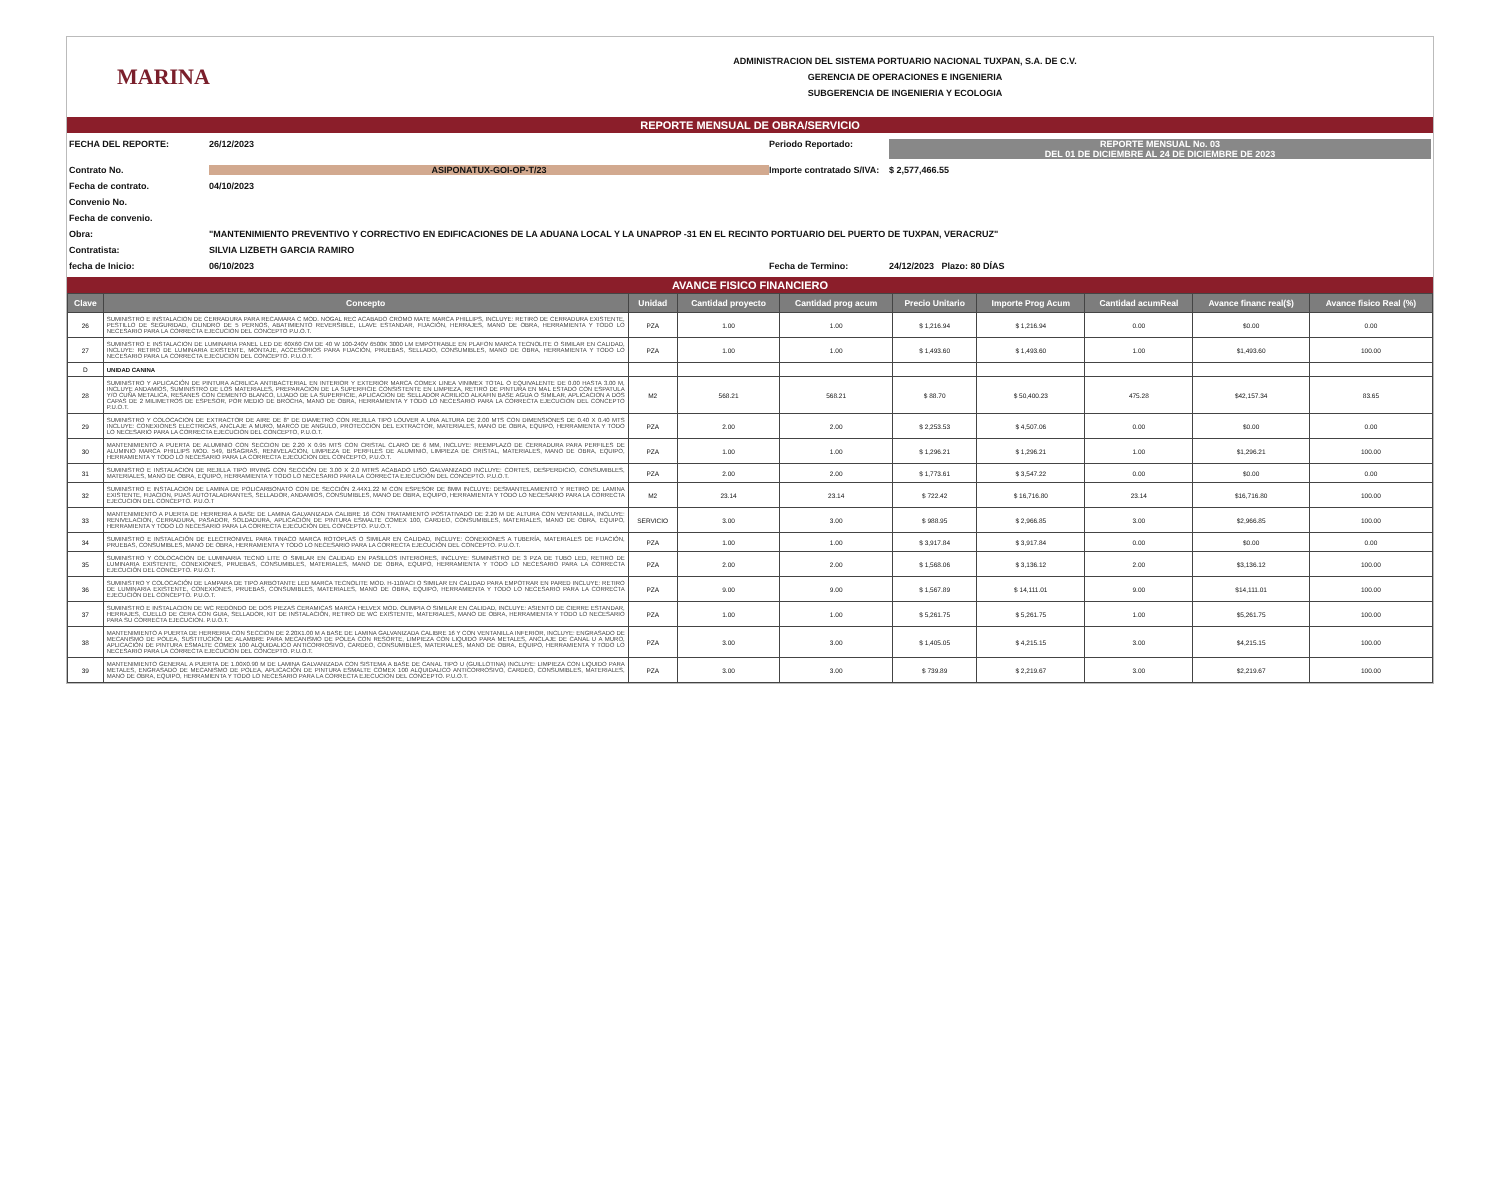MARINA
ADMINISTRACION DEL SISTEMA PORTUARIO NACIONAL TUXPAN, S.A. DE C.V.
GERENCIA DE OPERACIONES E INGENIERIA
SUBGERENCIA DE INGENIERIA Y ECOLOGIA
REPORTE MENSUAL DE OBRA/SERVICIO
FECHA DEL REPORTE:
26/12/2023
Periodo Reportado:
REPORTE MENSUAL No. 03
DEL 01 DE DICIEMBRE AL 24 DE DICIEMBRE DE 2023
Contrato No.
ASIPONATUX-GOI-OP-T/23
Importe contratado S/IVA:
$ 2,577,466.55
Fecha de contrato.
04/10/2023
Convenio No.
Fecha de convenio.
Obra:
"MANTENIMIENTO PREVENTIVO Y CORRECTIVO EN EDIFICACIONES DE LA ADUANA LOCAL Y LA UNAPROP -31 EN EL RECINTO PORTUARIO DEL PUERTO DE TUXPAN, VERACRUZ"
Contratista:
SILVIA LIZBETH GARCIA RAMIRO
fecha de Inicio:
06/10/2023
Fecha de Termino:
24/12/2023 Plazo: 80 DÍAS
AVANCE FISICO FINANCIERO
| Clave | Concepto | Unidad | Cantidad proyecto | Cantidad prog acum | Precio Unitario | Importe Prog Acum | Cantidad acumReal | Avance financ real($) | Avance fisico Real (%) |
| --- | --- | --- | --- | --- | --- | --- | --- | --- | --- |
| 26 | SUMINISTRO E INSTALACION DE CERRADURA PARA RECAMARA C MOD. NOGAL REC ACABADO CROMO MATE MARCA PHILLIPS, INCLUYE: RETIRO DE CERRADURA EXISTENTE, PESTILLO DE SEGURIDAD, CILINDRO DE 5 PERNOS, ABATIMIENTO REVERSIBLE, LLAVE ESTANDAR, FIJACIÓN, HERRAJES, MANO DE OBRA, HERRAMIENTA Y TODO LO NECESARIO PARA LA CORRECTA EJECUCION DEL CONCEPTO P.U.O.T. | PZA | 1.00 | 1.00 | $ 1,216.94 | $ 1,216.94 | 0.00 | $0.00 | 0.00 |
| 27 | SUMINISTRO E INSTALACION DE LUMINARIA PANEL LED DE 60X60 CM DE 40 W 100-240V 6500K 3000 LM EMPOTRABLE EN PLAFON MARCA TECNOLITE O SIMILAR EN CALIDAD, INCLUYE: RETIRO DE LUMINARIA EXISTENTE, MONTAJE, ACCESORIOS PARA FIJACIÓN, PRUEBAS, SELLADO, CONSUMIBLES, MANO DE OBRA, HERRAMIENTA Y TODO LO NECESARIO PARA LA CORRECTA EJECUCION DEL CONCEPTO. P.U.O.T. | PZA | 1.00 | 1.00 | $ 1,493.60 | $ 1,493.60 | 1.00 | $1,493.60 | 100.00 |
| D | UNIDAD CANINA | | | | | | | | |
| 28 | SUMINISTRO Y APLICACIÓN DE PINTURA ACRILICA ANTIBACTERIAL EN INTERIOR Y EXTERIOR MARCA COMEX LINEA VINIMEX TOTAL O EQUIVALENTE DE 0.00 HASTA 3.00 M, INCLUYE ANDAMIOS, SUMINISTRO DE LOS MATERIALES, PREPARACION DE LA SUPERFICIE CONSISTENTE EN LIMPIEZA, RETIRO DE PINTURA EN MAL ESTADO CON ESPATULA Y/O CUÑA METALICA, RESANES CON CEMENTO BLANCO, LIJADO DE LA SUPERFICIE, APLICACION DE SELLADOR ACRILICO ALKAFIN BASE AGUA O SIMILAR, APLICACION A DOS CAPAS DE 2 MILIMETROS DE ESPESOR, POR MEDIO DE BROCHA, MANO DE OBRA, HERRAMIENTA Y TODO LO NECESARIO PARA LA CORRECTA EJECUCION DEL CONCEPTO P.U.O.T. | M2 | 568.21 | 568.21 | $ 88.70 | $ 50,400.23 | 475.28 | $42,157.34 | 83.65 |
| 29 | SUMINISTRO Y COLOCACION DE EXTRACTOR DE AIRE DE 8" DE DIAMETRO CON REJILLA TIPO LOUVER A UNA ALTURA DE 2.00 MTS CON DIMENSIONES DE 0.40 X 0.40 MTS INCLUYE: CONEXIONES ELECTRICAS, ANCLAJE A MURO, MARCO DE ANGULO, PROTECCION DEL EXTRACTOR, MATERIALES, MANO DE OBRA, EQUIPO, HERRAMIENTA Y TODO LO NECESARIO PARA LA CORRECTA EJECUCION DEL CONCEPTO, P.U.O.T. | PZA | 2.00 | 2.00 | $ 2,253.53 | $ 4,507.06 | 0.00 | $0.00 | 0.00 |
| 30 | MANTENIMIENTO A PUERTA DE ALUMINIO CON SECCION DE 2.20 X 0.95 MTS CON CRISTAL CLARO DE 6 MM, INCLUYE: REEMPLAZO DE CERRADURA PARA PERFILES DE ALUMINIO MARCA PHILLIPS MOD. 549, BISAGRAS, RENIVELACION, LIMPIEZA DE PERFILES DE ALUMINIO, LIMPIEZA DE CRISTAL, MATERIALES, MANO DE OBRA, EQUIPO, HERRAMIENTA Y TODO LO NECESARIO PARA LA CORRECTA EJECUCION DEL CONCEPTO, P.U.O.T. | PZA | 1.00 | 1.00 | $ 1,296.21 | $ 1,296.21 | 1.00 | $1,296.21 | 100.00 |
| 31 | SUMINISTRO E INSTALACION DE REJILLA TIPO IRVING CON SECCIÓN DE 3.00 X 2.0 MTRS ACABADO LISO GALVANIZADO INCLUYE: CORTES, DESPERDICIO, CONSUMIBLES, MATERIALES, MANO DE OBRA, EQUIPO, HERRAMIENTA Y TODO LO NECESARIO PARA LA CORRECTA EJECUCIÓN DEL CONCEPTO. P.U.O.T. | PZA | 2.00 | 2.00 | $ 1,773.61 | $ 3,547.22 | 0.00 | $0.00 | 0.00 |
| 32 | SUMINISTRO E INSTALACION DE LAMINA DE POLICARBONATO CON DE SECCIÓN 2.44X1.22 M CON ESPESOR DE 8MM INCLUYE: DESMANTELAMIENTO Y RETIRO DE LAMINA EXISTENTE, FIJACION, PIJAS AUTOTALADRANTES, SELLADOR, ANDAMIOS, CONSUMIBLES, MANO DE OBRA, EQUIPO, HERRAMIENTA Y TODO LO NECESARIO PARA LA CORRECTA EJECUCION DEL CONCEPTO. P.U.O.T | M2 | 23.14 | 23.14 | $ 722.42 | $ 16,716.80 | 23.14 | $16,716.80 | 100.00 |
| 33 | MANTENIMIENTO A PUERTA DE HERRERIA A BASE DE LAMINA GALVANIZADA CALIBRE 16 CON TRATAMIENTO POSTATIVADO DE 2.20 M DE ALTURA CON VENTANILLA, INCLUYE: RENIVELACION, CERRADURA, PASADOR, SOLDADURA, APLICACIÓN DE PINTURA ESMALTE COMEX 100, CARDEO, CONSUMIBLES, MATERIALES, MANO DE OBRA, EQUIPO, HERRAMIENTA Y TODO LO NECESARIO PARA LA CORRECTA EJECUCIÓN DEL CONCEPTO. P.U.O.T. | SERVICIO | 3.00 | 3.00 | $ 988.95 | $ 2,966.85 | 3.00 | $2,966.85 | 100.00 |
| 34 | SUMINISTRO E INSTALACIÓN DE ELECTRONIVEL PARA TINACO MARCA ROTOPLAS O SIMILAR EN CALIDAD, INCLUYE: CONEXIONES A TUBERÍA, MATERIALES DE FIJACIÓN, PRUEBAS, CONSUMIBLES, MANO DE OBRA, HERRAMIENTA Y TODO LO NECESARIO PARA LA CORRECTA EJECUCIÓN DEL CONCEPTO. P.U.O.T. | PZA | 1.00 | 1.00 | $ 3,917.84 | $ 3,917.84 | 0.00 | $0.00 | 0.00 |
| 35 | SUMINISTRO Y COLOCACION DE LUMINARIA TECNO LITE O SIMILAR EN CALIDAD EN PASILLOS INTERIORES, INCLUYE: SUMINISTRO DE 3 PZA DE TUBO LED, RETIRO DE LUMINARIA EXISTENTE, CONEXIONES, PRUEBAS, CONSUMIBLES, MATERIALES, MANO DE OBRA, EQUIPO, HERRAMIENTA Y TODO LO NECESARIO PARA LA CORRECTA EJECUCIÓN DEL CONCEPTO. P.U.O.T. | PZA | 2.00 | 2.00 | $ 1,568.06 | $ 3,136.12 | 2.00 | $3,136.12 | 100.00 |
| 36 | SUMINISTRO Y COLOCACIÓN DE LAMPARA DE TIPO ARBOTANTE LED MARCA TECNOLITE MOD. H-110/ACI O SIMILAR EN CALIDAD PARA EMPOTRAR EN PARED INCLUYE: RETIRO DE LUMINARIA EXISTENTE, CONEXIONES, PRUEBAS, CONSUMIBLES, MATERIALES, MANO DE OBRA, EQUIPO, HERRAMIENTA Y TODO LO NECESARIO PARA LA CORRECTA EJECUCIÓN DEL CONCEPTO. P.U.O.T. | PZA | 9.00 | 9.00 | $ 1,567.89 | $ 14,111.01 | 9.00 | $14,111.01 | 100.00 |
| 37 | SUMINISTRO E INSTALACION DE WC REDONDO DE DOS PIEZAS CERAMICAS MARCA HELVEX MOD. OLIMPIA O SIMILAR EN CALIDAD, INCLUYE: ASIENTO DE CIERRE ESTANDAR, HERRAJES, CUELLO DE CERA CON GUIA, SELLADOR, KIT DE INSTALACIÓN, RETIRO DE WC EXISTENTE, MATERIALES, MANO DE OBRA, HERRAMIENTA Y TODO LO NECESARIO PARA SU CORRECTA EJECUCION. P.U.O.T. | PZA | 1.00 | 1.00 | $ 5,261.75 | $ 5,261.75 | 1.00 | $5,261.75 | 100.00 |
| 38 | MANTENIMIENTO A PUERTA DE HERRERIA CON SECCION DE 2.20X1.00 M A BASE DE LAMINA GALVANIZADA CALIBRE 16 Y CON VENTANILLA INFERIOR, INCLUYE: ENGRASADO DE MECANISMO DE POLEA, SUSTITUCION DE ALAMBRE PARA MECANISMO DE POLEA CON RESORTE, LIMPIEZA CON LIQUIDO PARA METALES, ANCLAJE DE CANAL U A MURO, APLICACIÓN DE PINTURA ESMALTE COMEX 100 ALQUIDALICO ANTICORROSIVO, CARDEO, CONSUMIBLES, MATERIALES, MANO DE OBRA, EQUIPO, HERRAMIENTA Y TODO LO NECESARIO PARA LA CORRECTA EJECUCION DEL CONCEPTO. P.U.O.T. | PZA | 3.00 | 3.00 | $ 1,405.05 | $ 4,215.15 | 3.00 | $4,215.15 | 100.00 |
| 39 | MANTENIMIENTO GENERAL A PUERTA DE 1.00X0.90 M DE LAMINA GALVANIZADA CON SISTEMA A BASE DE CANAL TIPO U (GUILLOTINA) INCLUYE: LIMPIEZA CON LIQUIDO PARA METALES, ENGRASADO DE MECANISMO DE POLEA, APLICACIÓN DE PINTURA ESMALTE COMEX 100 ALQUIDALICO ANTICORROSIVO, CARDEO, CONSUMIBLES, MATERIALES, MANO DE OBRA, EQUIPO, HERRAMIENTA Y TODO LO NECESARIO PARA LA CORRECTA EJECUCION DEL CONCEPTO. P.U.O.T. | PZA | 3.00 | 3.00 | $ 739.89 | $ 2,219.67 | 3.00 | $2,219.67 | 100.00 |